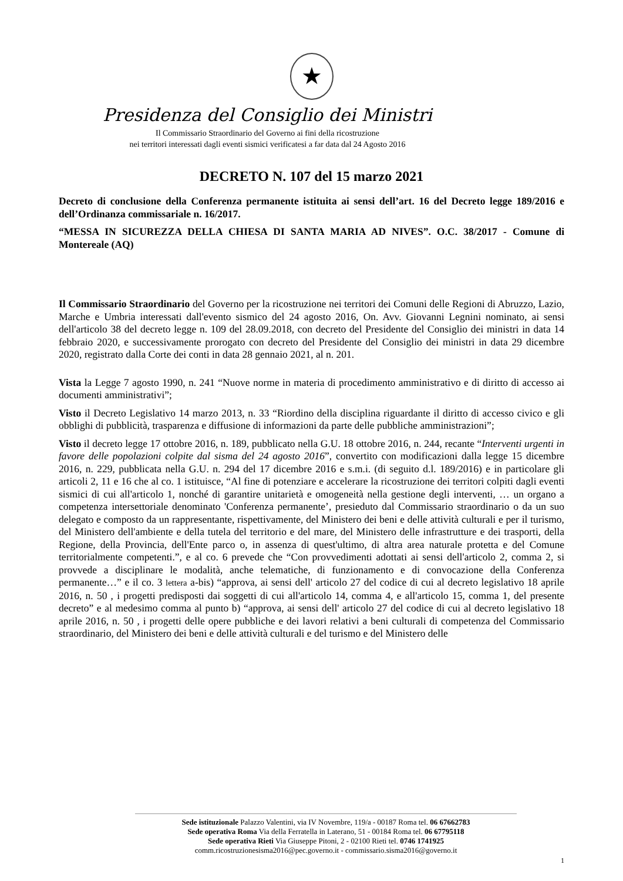★
Presidenza del Consiglio dei Ministri
Il Commissario Straordinario del Governo ai fini della ricostruzione
nei territori interessati dagli eventi sismici verificatesi a far data dal 24 Agosto 2016
DECRETO N. 107 del 15 marzo 2021
Decreto di conclusione della Conferenza permanente istituita ai sensi dell’art. 16 del Decreto legge 189/2016 e dell’Ordinanza commissariale n. 16/2017.
“MESSA IN SICUREZZA DELLA CHIESA DI SANTA MARIA AD NIVES”. O.C. 38/2017 - Comune di Montereale (AQ)
Il Commissario Straordinario del Governo per la ricostruzione nei territori dei Comuni delle Regioni di Abruzzo, Lazio, Marche e Umbria interessati dall'evento sismico del 24 agosto 2016, On. Avv. Giovanni Legnini nominato, ai sensi dell'articolo 38 del decreto legge n. 109 del 28.09.2018, con decreto del Presidente del Consiglio dei ministri in data 14 febbraio 2020, e successivamente prorogato con decreto del Presidente del Consiglio dei ministri in data 29 dicembre 2020, registrato dalla Corte dei conti in data 28 gennaio 2021, al n. 201.
Vista la Legge 7 agosto 1990, n. 241 “Nuove norme in materia di procedimento amministrativo e di diritto di accesso ai documenti amministrativi”;
Visto il Decreto Legislativo 14 marzo 2013, n. 33 “Riordino della disciplina riguardante il diritto di accesso civico e gli obblighi di pubblicità, trasparenza e diffusione di informazioni da parte delle pubbliche amministrazioni”;
Visto il decreto legge 17 ottobre 2016, n. 189, pubblicato nella G.U. 18 ottobre 2016, n. 244, recante “Interventi urgenti in favore delle popolazioni colpite dal sisma del 24 agosto 2016”, convertito con modificazioni dalla legge 15 dicembre 2016, n. 229, pubblicata nella G.U. n. 294 del 17 dicembre 2016 e s.m.i. (di seguito d.l. 189/2016) e in particolare gli articoli 2, 11 e 16 che al co. 1 istituisce, “Al fine di potenziare e accelerare la ricostruzione dei territori colpiti dagli eventi sismici di cui all'articolo 1, nonché di garantire unitarietà e omogeneità nella gestione degli interventi, … un organo a competenza intersettoriale denominato 'Conferenza permanente’, presieduto dal Commissario straordinario o da un suo delegato e composto da un rappresentante, rispettivamente, del Ministero dei beni e delle attività culturali e per il turismo, del Ministero dell'ambiente e della tutela del territorio e del mare, del Ministero delle infrastrutture e dei trasporti, della Regione, della Provincia, dell'Ente parco o, in assenza di quest'ultimo, di altra area naturale protetta e del Comune territorialmente competenti.”, e al co. 6 prevede che “Con provvedimenti adottati ai sensi dell'articolo 2, comma 2, si provvede a disciplinare le modalità, anche telematiche, di funzionamento e di convocazione della Conferenza permanente…” e il co. 3 lettera a-bis) “approva, ai sensi dell' articolo 27 del codice di cui al decreto legislativo 18 aprile 2016, n. 50 , i progetti predisposti dai soggetti di cui all'articolo 14, comma 4, e all'articolo 15, comma 1, del presente decreto” e al medesimo comma al punto b) “approva, ai sensi dell' articolo 27 del codice di cui al decreto legislativo 18 aprile 2016, n. 50 , i progetti delle opere pubbliche e dei lavori relativi a beni culturali di competenza del Commissario straordinario, del Ministero dei beni e delle attività culturali e del turismo e del Ministero delle
Sede istituzionale Palazzo Valentini, via IV Novembre, 119/a - 00187 Roma tel. 06 67662783
Sede operativa Roma Via della Ferratella in Laterano, 51 - 00184 Roma tel. 06 67795118
Sede operativa Rieti Via Giuseppe Pitoni, 2 - 02100 Rieti tel. 0746 1741925
comm.ricostruzionesisma2016@pec.governo.it - commissario.sisma2016@governo.it
1